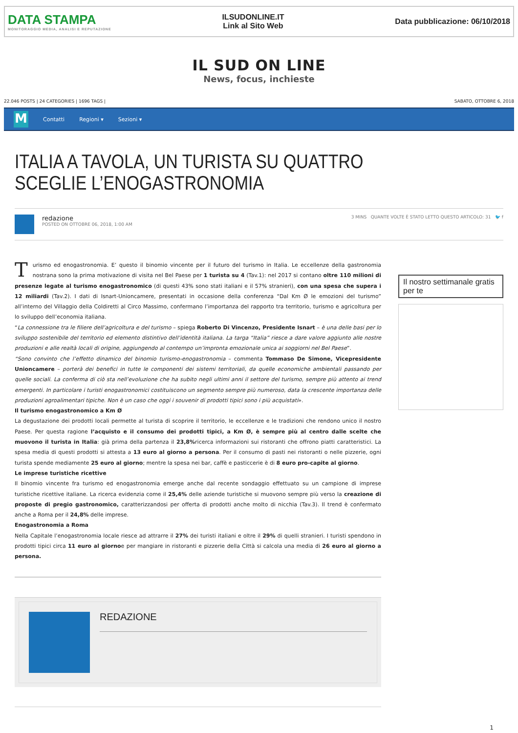DATA STAMPA
MONITORAGGIO MEDIA, ANALISI E REPUTAZIONE
ILSUDONLINE.IT
Link al Sito Web
Data pubblicazione: 06/10/2018
IL SUD ON LINE
News, focus, inchieste
22.046 POSTS | 24 CATEGORIES | 1696 TAGS | SABATO, OTTOBRE 6, 2018
M
Contatti Regioni ▾ Sezioni ▾
ITALIA A TAVOLA, UN TURISTA SU QUATTRO SCEGLIE L’ENOGASTRONOMIA
redazione
POSTED ON OTTOBRE 06, 2018, 1:00 AM
3 MINS QUANTE VOLTE È STATO LETTO QUESTO ARTICOLO: 31 🐦 f
Turismo ed enogastronomia. E’ questo il binomio vincente per il futuro del turismo in Italia. Le eccellenze della gastronomia nostrana sono la prima motivazione di visita nel Bel Paese per 1 turista su 4 (Tav.1): nel 2017 si contano oltre 110 milioni di presenze legate al turismo enogastronomico (di questi 43% sono stati italiani e il 57% stranieri), con una spesa che supera i 12 miliardi (Tav.2). I dati di Isnart-Unioncamere, presentati in occasione della conferenza “Dal Km Ø le emozioni del turismo” all’interno del Villaggio della Coldiretti al Circo Massimo, confermano l’importanza del rapporto tra territorio, turismo e agricoltura per lo sviluppo dell’economia italiana.
“La connessione tra le filiere dell’agricoltura e del turismo – spiega Roberto Di Vincenzo, Presidente Isnart – è una delle basi per lo sviluppo sostenibile del territorio ed elemento distintivo dell’identità italiana. La targa “Italia” riesce a dare valore aggiunto alle nostre produzioni e alle realtà locali di origine, aggiungendo al contempo un’impronta emozionale unica ai soggiorni nel Bel Paese”.
“Sono convinto che l’effetto dinamico del binomio turismo-enogastronomia – commenta Tommaso De Simone, Vicepresidente Unioncamere – porterà dei benefici in tutte le componenti dei sistemi territoriali, da quelle economiche ambientali passando per quelle sociali. La conferma di ciò sta nell’evoluzione che ha subito negli ultimi anni il settore del turismo, sempre più attento ai trend emergenti. In particolare i turisti enogastronomici costituiscono un segmento sempre più numeroso, data la crescente importanza delle produzioni agroalimentari tipiche. Non è un caso che oggi i souvenir di prodotti tipici sono i più acquistati».
Il turismo enogastronomico a Km Ø
La degustazione dei prodotti locali permette al turista di scoprire il territorio, le eccellenze e le tradizioni che rendono unico il nostro Paese. Per questa ragione l’acquisto e il consumo dei prodotti tipici, a Km Ø, è sempre più al centro dalle scelte che muovono il turista in Italia: già prima della partenza il 23,8% ricerca informazioni sui ristoranti che offrono piatti caratteristici. La spesa media di questi prodotti si attesta a 13 euro al giorno a persona. Per il consumo di pasti nei ristoranti o nelle pizzerie, ogni turista spende mediamente 25 euro al giorno; mentre la spesa nei bar, caffè e pasticcerie è di 8 euro pro-capite al giorno.
Le imprese turistiche ricettive
Il binomio vincente fra turismo ed enogastronomia emerge anche dal recente sondaggio effettuato su un campione di imprese turistiche ricettive italiane. La ricerca evidenzia come il 25,4% delle aziende turistiche si muovono sempre più verso la creazione di proposte di pregio gastronomico, caratterizzandosi per offerta di prodotti anche molto di nicchia (Tav.3). Il trend è confermato anche a Roma per il 24,8% delle imprese.
Enogastronomia a Roma
Nella Capitale l’enogastronomia locale riesce ad attrarre il 27% dei turisti italiani e oltre il 29% di quelli stranieri. I turisti spendono in prodotti tipici circa 11 euro al giornoe per mangiare in ristoranti e pizzerie della Città si calcola una media di 26 euro al giorno a persona.
REDAZIONE
Il nostro settimanale gratis per te
1